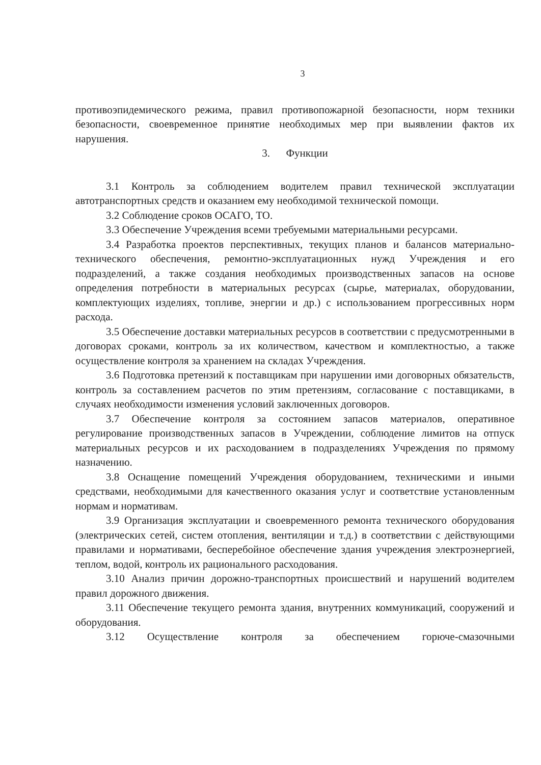3
противоэпидемического режима, правил противопожарной безопасности, норм техники безопасности, своевременное принятие необходимых мер при выявлении фактов их нарушения.
3. Функции
3.1 Контроль за соблюдением водителем правил технической эксплуатации автотранспортных средств и оказанием ему необходимой технической помощи.
3.2 Соблюдение сроков ОСАГО, ТО.
3.3 Обеспечение Учреждения всеми требуемыми материальными ресурсами.
3.4 Разработка проектов перспективных, текущих планов и балансов материально-технического обеспечения, ремонтно-эксплуатационных нужд Учреждения и его подразделений, а также создания необходимых производственных запасов на основе определения потребности в материальных ресурсах (сырье, материалах, оборудовании, комплектующих изделиях, топливе, энергии и др.) с использованием прогрессивных норм расхода.
3.5 Обеспечение доставки материальных ресурсов в соответствии с предусмотренными в договорах сроками, контроль за их количеством, качеством и комплектностью, а также осуществление контроля за хранением на складах Учреждения.
3.6 Подготовка претензий к поставщикам при нарушении ими договорных обязательств, контроль за составлением расчетов по этим претензиям, согласование с поставщиками, в случаях необходимости изменения условий заключенных договоров.
3.7 Обеспечение контроля за состоянием запасов материалов, оперативное регулирование производственных запасов в Учреждении, соблюдение лимитов на отпуск материальных ресурсов и их расходованием в подразделениях Учреждения по прямому назначению.
3.8 Оснащение помещений Учреждения оборудованием, техническими и иными средствами, необходимыми для качественного оказания услуг и соответствие установленным нормам и нормативам.
3.9 Организация эксплуатации и своевременного ремонта технического оборудования (электрических сетей, систем отопления, вентиляции и т.д.) в соответствии с действующими правилами и нормативами, бесперебойное обеспечение здания учреждения электроэнергией, теплом, водой, контроль их рационального расходования.
3.10 Анализ причин дорожно-транспортных происшествий и нарушений водителем правил дорожного движения.
3.11 Обеспечение текущего ремонта здания, внутренних коммуникаций, сооружений и оборудования.
3.12 Осуществление контроля за обеспечением горюче-смазочными